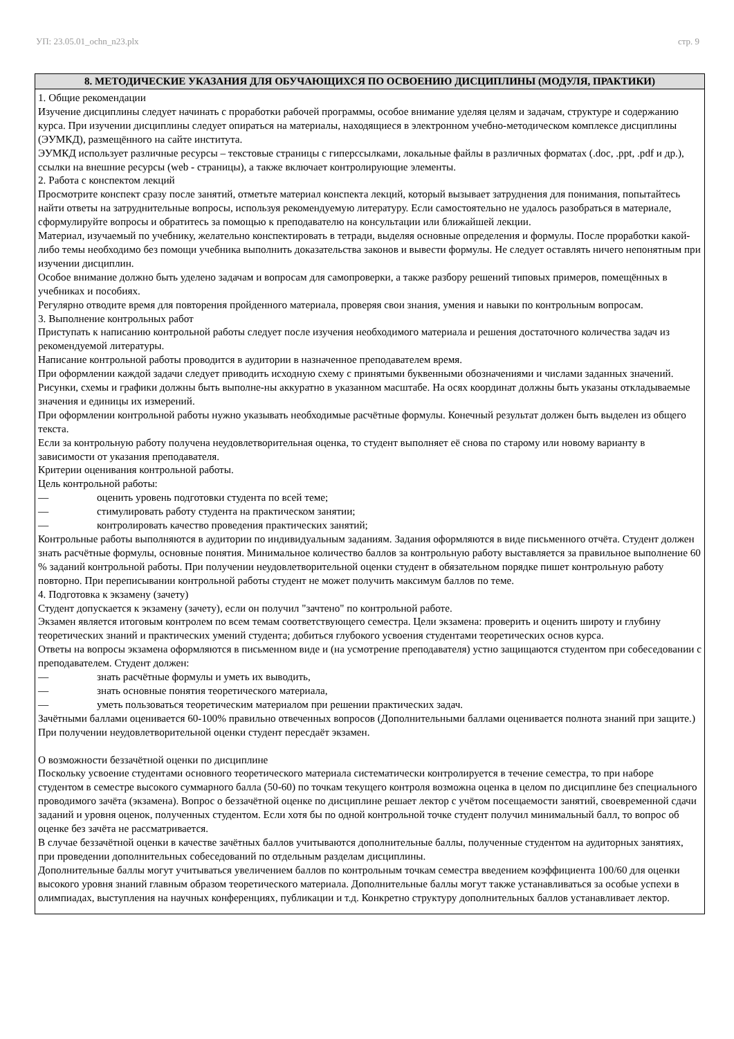УП: 23.05.01_ochn_n23.plx стр. 9
8. МЕТОДИЧЕСКИЕ УКАЗАНИЯ ДЛЯ ОБУЧАЮЩИХСЯ ПО ОСВОЕНИЮ ДИСЦИПЛИНЫ (МОДУЛЯ, ПРАКТИКИ)
1. Общие рекомендации
Изучение дисциплины следует начинать с проработки рабочей программы, особое внимание уделяя целям и задачам, структуре и содержанию курса. При изучении дисциплины следует опираться на материалы, находящиеся в электронном учебно-методическом комплексе дисциплины (ЭУМКД), размещённого на сайте института.
ЭУМКД использует различные ресурсы – текстовые страницы с гиперссылками, локальные файлы в различных форматах (.doc, .ppt, .pdf и др.), ссылки на внешние ресурсы (web - страницы), а также включает контролирующие элементы.
2. Работа с конспектом лекций
Просмотрите конспект сразу после занятий, отметьте материал конспекта лекций, который вызывает затруднения для понимания, попытайтесь найти ответы на затруднительные вопросы, используя рекомендуемую литературу. Если самостоятельно не удалось разобраться в материале, сформулируйте вопросы и обратитесь за помощью к преподавателю на консультации или ближайшей лекции.
Материал, изучаемый по учебнику, желательно конспектировать в тетради, выделяя основные определения и формулы. После проработки какой-либо темы необходимо без помощи учебника выполнить доказательства законов и вывести формулы. Не следует оставлять ничего непонятным при изучении дисциплин.
Особое внимание должно быть уделено задачам и вопросам для самопроверки, а также разбору решений типовых примеров, помещённых в учебниках и пособиях.
Регулярно отводите время для повторения пройденного материала, проверяя свои знания, умения и навыки по контрольным вопросам.
3. Выполнение контрольных работ
Приступать к написанию контрольной работы следует после изучения необходимого материала и решения достаточного количества задач из рекомендуемой литературы.
Написание контрольной работы проводится в аудитории в назначенное преподавателем время.
При оформлении каждой задачи следует приводить исходную схему с принятыми буквенными обозначениями и числами заданных значений. Рисунки, схемы и графики должны быть выполне-ны аккуратно в указанном масштабе. На осях координат должны быть указаны откладываемые значения и единицы их измерений.
При оформлении контрольной работы нужно указывать необходимые расчётные формулы. Конечный результат должен быть выделен из общего текста.
Если за контрольную работу получена неудовлетворительная оценка, то студент выполняет её снова по старому или новому варианту в зависимости от указания преподавателя.
Критерии оценивания контрольной работы.
Цель контрольной работы:
— оценить уровень подготовки студента по всей теме;
— стимулировать работу студента на практическом занятии;
— контролировать качество проведения практических занятий;
Контрольные работы выполняются в аудитории по индивидуальным заданиям. Задания оформляются в виде письменного отчёта. Студент должен знать расчётные формулы, основные понятия. Минимальное количество баллов за контрольную работу выставляется за правильное выполнение 60 % заданий контрольной работы. При получении неудовлетворительной оценки студент в обязательном порядке пишет контрольную работу повторно. При переписывании контрольной работы студент не может получить максимум баллов по теме.
4. Подготовка к экзамену (зачету)
Студент допускается к экзамену (зачету), если он получил "зачтено" по контрольной работе.
Экзамен является итоговым контролем по всем темам соответствующего семестра. Цели экзамена: проверить и оценить широту и глубину теоретических знаний и практических умений студента; добиться глубокого усвоения студентами теоретических основ курса.
Ответы на вопросы экзамена оформляются в письменном виде и (на усмотрение преподавателя) устно защищаются студентом при собеседовании с преподавателем. Студент должен:
— знать расчётные формулы и уметь их выводить,
— знать основные понятия теоретического материала,
— уметь пользоваться теоретическим материалом при решении практических задач.
Зачётными баллами оценивается 60-100% правильно отвеченных вопросов (Дополнительными баллами оценивается полнота знаний при защите.) При получении неудовлетворительной оценки студент пересдаёт экзамен.
О возможности беззачётной оценки по дисциплине
Поскольку усвоение студентами основного теоретического материала систематически контролируется в течение семестра, то при наборе студентом в семестре высокого суммарного балла (50-60) по точкам текущего контроля возможна оценка в целом по дисциплине без специального проводимого зачёта (экзамена). Вопрос о беззачётной оценке по дисциплине решает лектор с учётом посещаемости занятий, своевременной сдачи заданий и уровня оценок, полученных студентом. Если хотя бы по одной контрольной точке студент получил минимальный балл, то вопрос об оценке без зачёта не рассматривается.
В случае беззачётной оценки в качестве зачётных баллов учитываются дополнительные баллы, полученные студентом на аудиторных занятиях, при проведении дополнительных собеседований по отдельным разделам дисциплины.
Дополнительные баллы могут учитываться увеличением баллов по контрольным точкам семестра введением коэффициента 100/60 для оценки высокого уровня знаний главным образом теоретического материала. Дополнительные баллы могут также устанавливаться за особые успехи в олимпиадах, выступления на научных конференциях, публикации и т.д. Конкретно структуру дополнительных баллов устанавливает лектор.